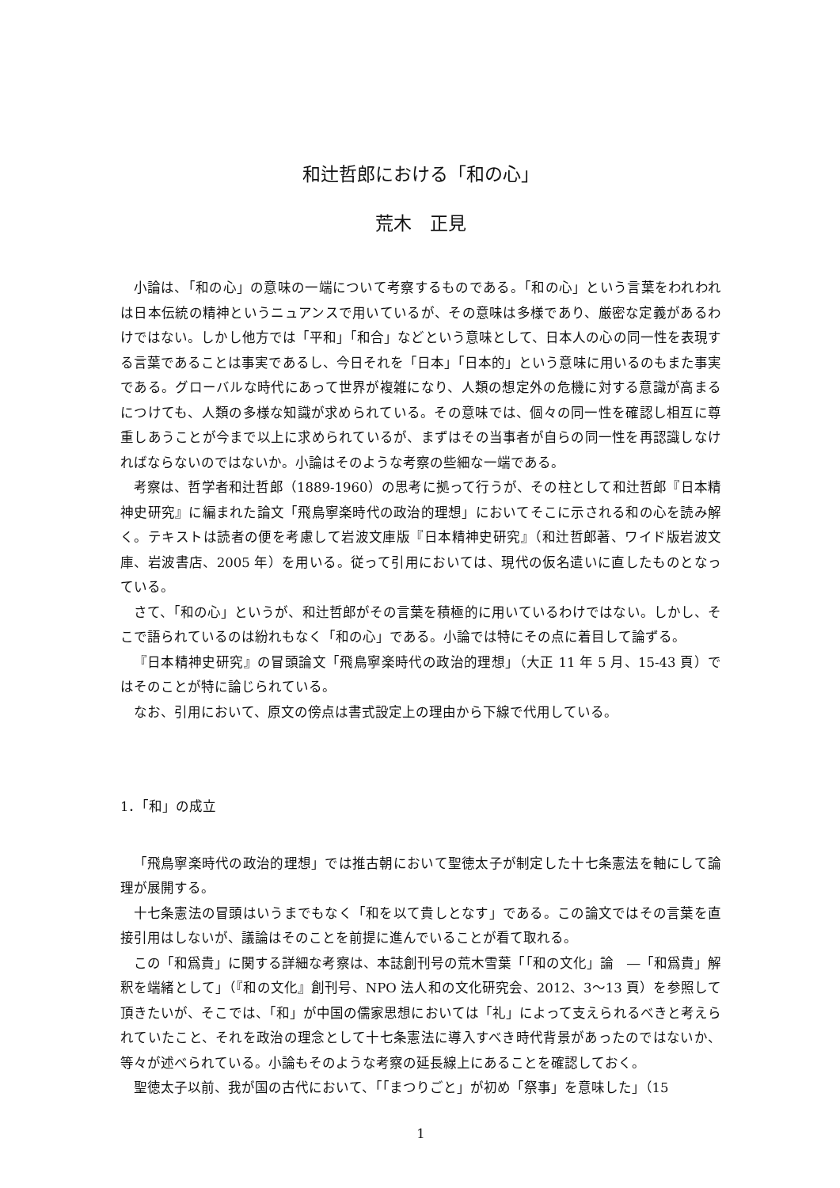和辻哲郎における「和の心」
荒木　正見
小論は、「和の心」の意味の一端について考察するものである。「和の心」という言葉をわれわれは日本伝統の精神というニュアンスで用いているが、その意味は多様であり、厳密な定義があるわけではない。しかし他方では「平和」「和合」などという意味として、日本人の心の同一性を表現する言葉であることは事実であるし、今日それを「日本」「日本的」という意味に用いるのもまた事実である。グローバルな時代にあって世界が複雑になり、人類の想定外の危機に対する意識が高まるにつけても、人類の多様な知識が求められている。その意味では、個々の同一性を確認し相互に尊重しあうことが今まで以上に求められているが、まずはその当事者が自らの同一性を再認識しなければならないのではないか。小論はそのような考察の些細な一端である。
考察は、哲学者和辻哲郎（1889-1960）の思考に拠って行うが、その柱として和辻哲郎『日本精神史研究』に編まれた論文「飛鳥寧楽時代の政治的理想」においてそこに示される和の心を読み解く。テキストは読者の便を考慮して岩波文庫版『日本精神史研究』（和辻哲郎著、ワイド版岩波文庫、岩波書店、2005 年）を用いる。従って引用においては、現代の仮名遣いに直したものとなっている。
さて、「和の心」というが、和辻哲郎がその言葉を積極的に用いているわけではない。しかし、そこで語られているのは紛れもなく「和の心」である。小論では特にその点に着目して論ずる。
『日本精神史研究』の冒頭論文「飛鳥寧楽時代の政治的理想」（大正 11 年 5 月、15-43 頁）ではそのことが特に論じられている。
なお、引用において、原文の傍点は書式設定上の理由から下線で代用している。
1．「和」の成立
「飛鳥寧楽時代の政治的理想」では推古朝において聖徳太子が制定した十七条憲法を軸にして論理が展開する。
十七条憲法の冒頭はいうまでもなく「和を以て貴しとなす」である。この論文ではその言葉を直接引用はしないが、議論はそのことを前提に進んでいることが看て取れる。
この「和爲貴」に関する詳細な考察は、本誌創刊号の荒木雪葉「「和の文化」論　―「和爲貴」解釈を端緒として」（『和の文化』創刊号、NPO 法人和の文化研究会、2012、3～13 頁）を参照して頂きたいが、そこでは、「和」が中国の儒家思想においては「礼」によって支えられるべきと考えられていたこと、それを政治の理念として十七条憲法に導入すべき時代背景があったのではないか、等々が述べられている。小論もそのような考察の延長線上にあることを確認しておく。
聖徳太子以前、我が国の古代において、「「まつりごと」が初め「祭事」を意味した」（15
1